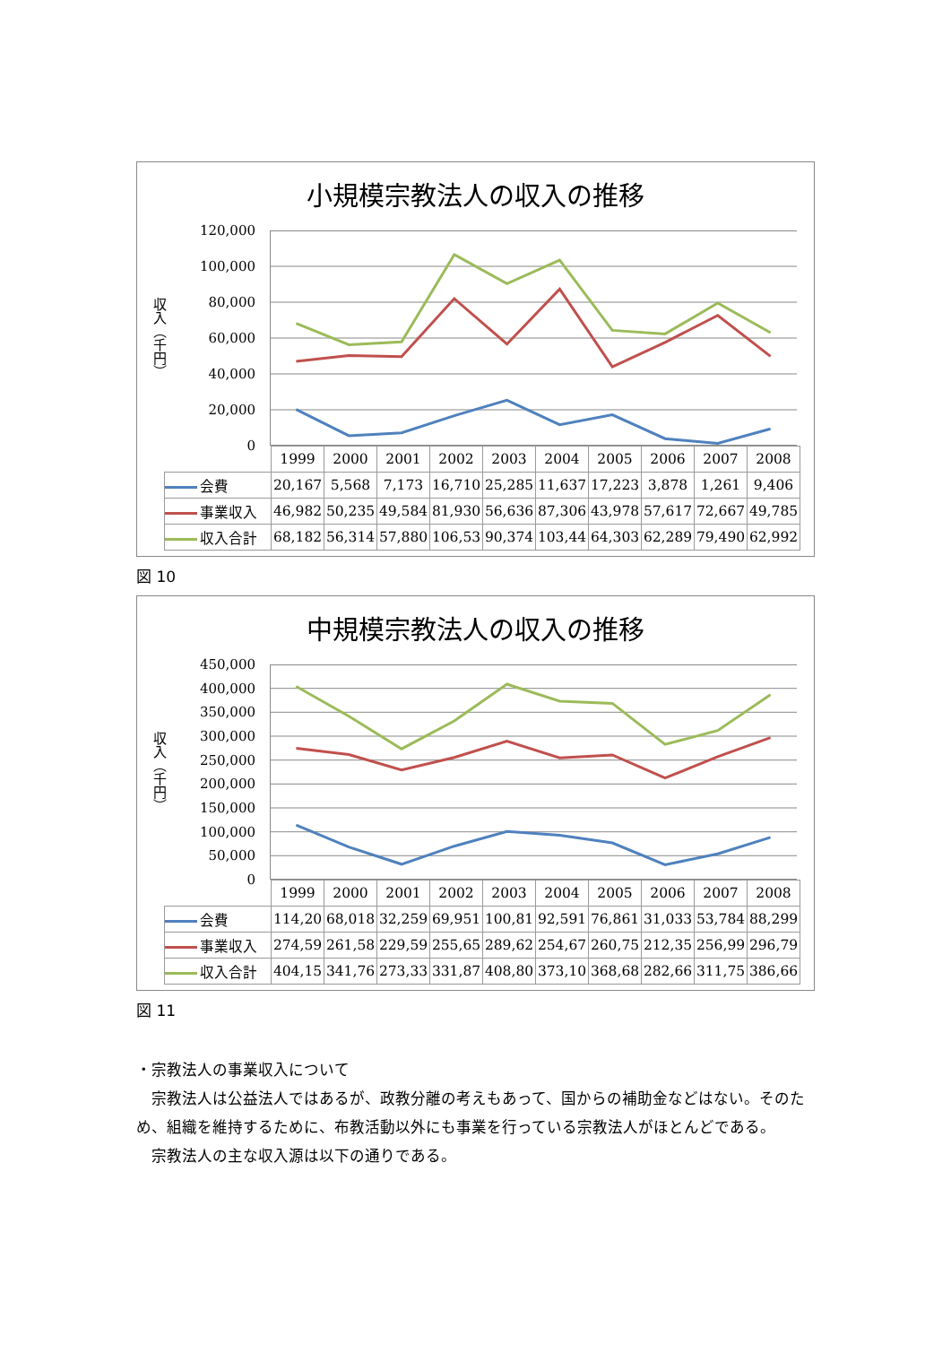小規模宗教法人の収入の推移
収入（千円）
120,000
100,000
80,000
60,000
40,000
20,000
0
| | 1999 | 2000 | 2001 | 2002 | 2003 | 2004 | 2005 | 2006 | 2007 | 2008 |
| 会費 | 20,167 | 5,568 | 7,173 | 16,710 | 25,285 | 11,637 | 17,223 | 3,878 | 1,261 | 9,406 |
| 事業収入 | 46,982 | 50,235 | 49,584 | 81,930 | 56,636 | 87,306 | 43,978 | 57,617 | 72,667 | 49,785 |
| 収入合計 | 68,182 | 56,314 | 57,880 | 106,53 | 90,374 | 103,44 | 64,303 | 62,289 | 79,490 | 62,992 |
図 10
中規模宗教法人の収入の推移
収入（千円）
450,000
400,000
350,000
300,000
250,000
200,000
150,000
100,000
50,000
0
| | 1999 | 2000 | 2001 | 2002 | 2003 | 2004 | 2005 | 2006 | 2007 | 2008 |
| 会費 | 114,20 | 68,018 | 32,259 | 69,951 | 100,81 | 92,591 | 76,861 | 31,033 | 53,784 | 88,299 |
| 事業収入 | 274,59 | 261,58 | 229,59 | 255,65 | 289,62 | 254,67 | 260,75 | 212,35 | 256,99 | 296,79 |
| 収入合計 | 404,15 | 341,76 | 273,33 | 331,87 | 408,80 | 373,10 | 368,68 | 282,66 | 311,75 | 386,66 |
図 11
・宗教法人の事業収入について
　宗教法人は公益法人ではあるが、政教分離の考えもあって、国からの補助金などはない。そのため、組織を維持するために、布教活動以外にも事業を行っている宗教法人がほとんどである。
　宗教法人の主な収入源は以下の通りである。